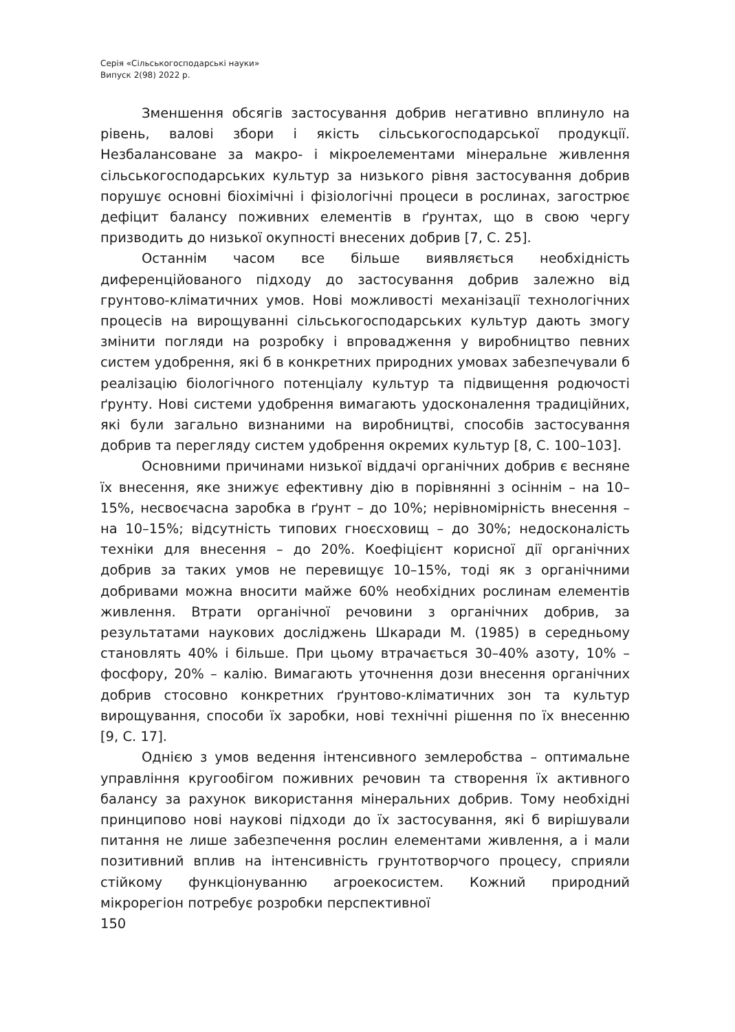Серія «Сільськогосподарські науки»
Випуск 2(98) 2022 р.
Зменшення обсягів застосування добрив негативно вплинуло на рівень, валові збори і якість сільськогосподарської продукції. Незбалансоване за макро- і мікроелементами мінеральне живлення сільськогосподарських культур за низького рівня застосування добрив порушує основні біохімічні і фізіологічні процеси в рослинах, загострює дефіцит балансу поживних елементів в ґрунтах, що в свою чергу призводить до низької окупності внесених добрив [7, С. 25].
Останнім часом все більше виявляється необхідність диференційованого підходу до застосування добрив залежно від грунтово-кліматичних умов. Нові можливості механізації технологічних процесів на вирощуванні сільськогосподарських культур дають змогу змінити погляди на розробку і впровадження у виробництво певних систем удобрення, які б в конкретних природних умовах забезпечували б реалізацію біологічного потенціалу культур та підвищення родючості ґрунту. Нові системи удобрення вимагають удосконалення традиційних, які були загально визнаними на виробництві, способів застосування добрив та перегляду систем удобрення окремих культур [8, С. 100–103].
Основними причинами низької віддачі органічних добрив є весняне їх внесення, яке знижує ефективну дію в порівнянні з осіннім – на 10–15%, несвоєчасна заробка в ґрунт – до 10%; нерівномірність внесення – на 10–15%; відсутність типових гноєсховищ – до 30%; недосконалість техніки для внесення – до 20%. Коефіцієнт корисної дії органічних добрив за таких умов не перевищує 10–15%, тоді як з органічними добривами можна вносити майже 60% необхідних рослинам елементів живлення. Втрати органічної речовини з органічних добрив, за результатами наукових досліджень Шкаради М. (1985) в середньому становлять 40% і більше. При цьому втрачається 30–40% азоту, 10% – фосфору, 20% – калію. Вимагають уточнення дози внесення органічних добрив стосовно конкретних ґрунтово-кліматичних зон та культур вирощування, способи їх заробки, нові технічні рішення по їх внесенню [9, С. 17].
Однією з умов ведення інтенсивного землеробства – оптимальне управління кругообігом поживних речовин та створення їх активного балансу за рахунок використання мінеральних добрив. Тому необхідні принципово нові наукові підходи до їх застосування, які б вирішували питання не лише забезпечення рослин елементами живлення, а і мали позитивний вплив на інтенсивність грунтотворчого процесу, сприяли стійкому функціонуванню агроекосистем. Кожний природний мікрорегіон потребує розробки перспективної
150